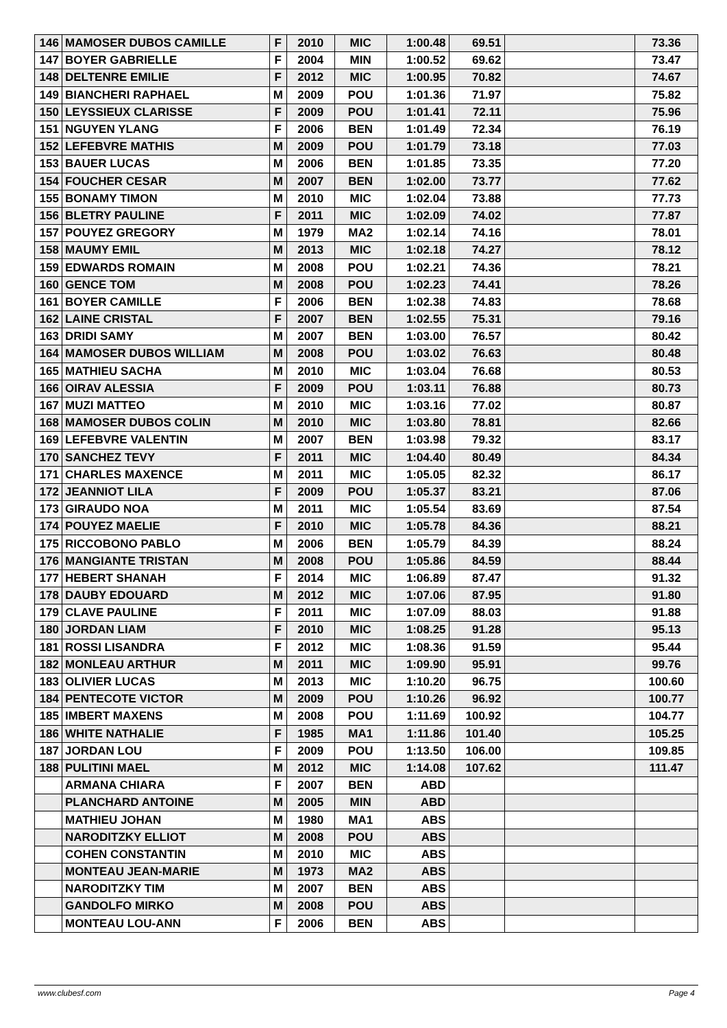| 146 | MAMOSER DUBOS CAMILLE | F | 2010 | MIC | 1:00.48 | 69.51 | | 73.36 |
| 147 | BOYER GABRIELLE | F | 2004 | MIN | 1:00.52 | 69.62 | | 73.47 |
| 148 | DELTENRE EMILIE | F | 2012 | MIC | 1:00.95 | 70.82 | | 74.67 |
| 149 | BIANCHERI RAPHAEL | M | 2009 | POU | 1:01.36 | 71.97 | | 75.82 |
| 150 | LEYSSIEUX CLARISSE | F | 2009 | POU | 1:01.41 | 72.11 | | 75.96 |
| 151 | NGUYEN YLANG | F | 2006 | BEN | 1:01.49 | 72.34 | | 76.19 |
| 152 | LEFEBVRE MATHIS | M | 2009 | POU | 1:01.79 | 73.18 | | 77.03 |
| 153 | BAUER LUCAS | M | 2006 | BEN | 1:01.85 | 73.35 | | 77.20 |
| 154 | FOUCHER CESAR | M | 2007 | BEN | 1:02.00 | 73.77 | | 77.62 |
| 155 | BONAMY TIMON | M | 2010 | MIC | 1:02.04 | 73.88 | | 77.73 |
| 156 | BLETRY PAULINE | F | 2011 | MIC | 1:02.09 | 74.02 | | 77.87 |
| 157 | POUYEZ GREGORY | M | 1979 | MA2 | 1:02.14 | 74.16 | | 78.01 |
| 158 | MAUMY EMIL | M | 2013 | MIC | 1:02.18 | 74.27 | | 78.12 |
| 159 | EDWARDS ROMAIN | M | 2008 | POU | 1:02.21 | 74.36 | | 78.21 |
| 160 | GENCE TOM | M | 2008 | POU | 1:02.23 | 74.41 | | 78.26 |
| 161 | BOYER CAMILLE | F | 2006 | BEN | 1:02.38 | 74.83 | | 78.68 |
| 162 | LAINE CRISTAL | F | 2007 | BEN | 1:02.55 | 75.31 | | 79.16 |
| 163 | DRIDI SAMY | M | 2007 | BEN | 1:03.00 | 76.57 | | 80.42 |
| 164 | MAMOSER DUBOS WILLIAM | M | 2008 | POU | 1:03.02 | 76.63 | | 80.48 |
| 165 | MATHIEU SACHA | M | 2010 | MIC | 1:03.04 | 76.68 | | 80.53 |
| 166 | OIRAV ALESSIA | F | 2009 | POU | 1:03.11 | 76.88 | | 80.73 |
| 167 | MUZI MATTEO | M | 2010 | MIC | 1:03.16 | 77.02 | | 80.87 |
| 168 | MAMOSER DUBOS COLIN | M | 2010 | MIC | 1:03.80 | 78.81 | | 82.66 |
| 169 | LEFEBVRE VALENTIN | M | 2007 | BEN | 1:03.98 | 79.32 | | 83.17 |
| 170 | SANCHEZ TEVY | F | 2011 | MIC | 1:04.40 | 80.49 | | 84.34 |
| 171 | CHARLES MAXENCE | M | 2011 | MIC | 1:05.05 | 82.32 | | 86.17 |
| 172 | JEANNIOT LILA | F | 2009 | POU | 1:05.37 | 83.21 | | 87.06 |
| 173 | GIRAUDO NOA | M | 2011 | MIC | 1:05.54 | 83.69 | | 87.54 |
| 174 | POUYEZ MAELIE | F | 2010 | MIC | 1:05.78 | 84.36 | | 88.21 |
| 175 | RICCOBONO PABLO | M | 2006 | BEN | 1:05.79 | 84.39 | | 88.24 |
| 176 | MANGIANTE TRISTAN | M | 2008 | POU | 1:05.86 | 84.59 | | 88.44 |
| 177 | HEBERT SHANAH | F | 2014 | MIC | 1:06.89 | 87.47 | | 91.32 |
| 178 | DAUBY EDOUARD | M | 2012 | MIC | 1:07.06 | 87.95 | | 91.80 |
| 179 | CLAVE PAULINE | F | 2011 | MIC | 1:07.09 | 88.03 | | 91.88 |
| 180 | JORDAN LIAM | F | 2010 | MIC | 1:08.25 | 91.28 | | 95.13 |
| 181 | ROSSI LISANDRA | F | 2012 | MIC | 1:08.36 | 91.59 | | 95.44 |
| 182 | MONLEAU ARTHUR | M | 2011 | MIC | 1:09.90 | 95.91 | | 99.76 |
| 183 | OLIVIER LUCAS | M | 2013 | MIC | 1:10.20 | 96.75 | | 100.60 |
| 184 | PENTECOTE VICTOR | M | 2009 | POU | 1:10.26 | 96.92 | | 100.77 |
| 185 | IMBERT MAXENS | M | 2008 | POU | 1:11.69 | 100.92 | | 104.77 |
| 186 | WHITE NATHALIE | F | 1985 | MA1 | 1:11.86 | 101.40 | | 105.25 |
| 187 | JORDAN LOU | F | 2009 | POU | 1:13.50 | 106.00 | | 109.85 |
| 188 | PULITINI MAEL | M | 2012 | MIC | 1:14.08 | 107.62 | | 111.47 |
| | ARMANA CHIARA | F | 2007 | BEN | ABD | | | |
| | PLANCHARD ANTOINE | M | 2005 | MIN | ABD | | | |
| | MATHIEU JOHAN | M | 1980 | MA1 | ABS | | | |
| | NARODITZKY ELLIOT | M | 2008 | POU | ABS | | | |
| | COHEN CONSTANTIN | M | 2010 | MIC | ABS | | | |
| | MONTEAU JEAN-MARIE | M | 1973 | MA2 | ABS | | | |
| | NARODITZKY TIM | M | 2007 | BEN | ABS | | | |
| | GANDOLFO MIRKO | M | 2008 | POU | ABS | | | |
| | MONTEAU LOU-ANN | F | 2006 | BEN | ABS | | | |
www.clubesf.com Page 4